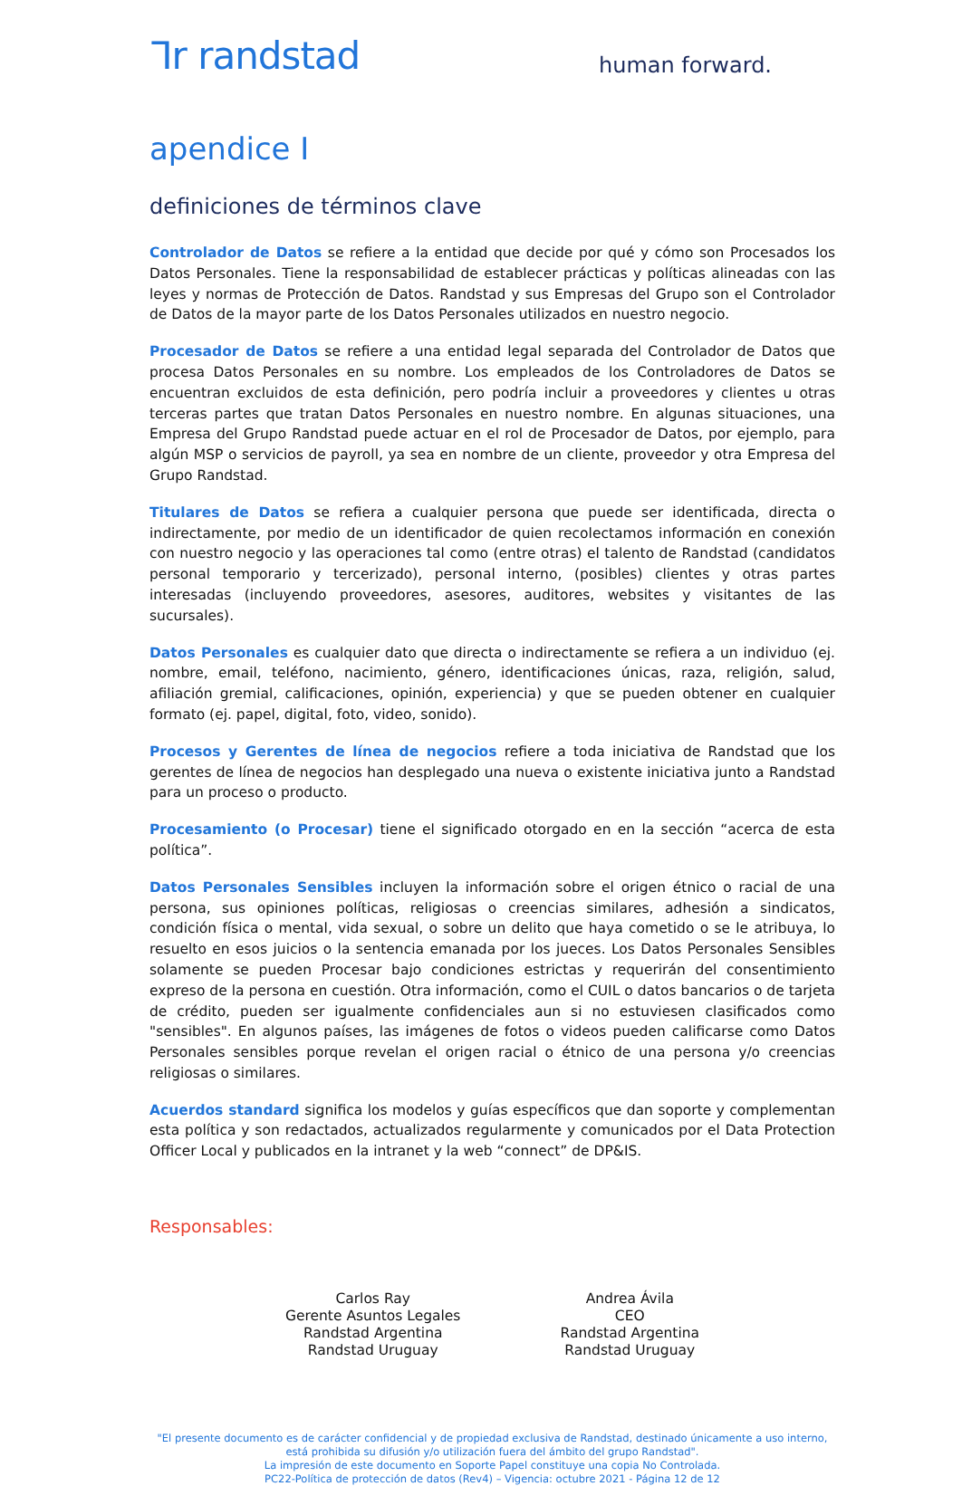ᒣr randstad
human forward.
apendice I
definiciones de términos clave
Controlador de Datos se refiere a la entidad que decide por qué y cómo son Procesados los Datos Personales. Tiene la responsabilidad de establecer prácticas y políticas alineadas con las leyes y normas de Protección de Datos. Randstad y sus Empresas del Grupo son el Controlador de Datos de la mayor parte de los Datos Personales utilizados en nuestro negocio.
Procesador de Datos se refiere a una entidad legal separada del Controlador de Datos que procesa Datos Personales en su nombre. Los empleados de los Controladores de Datos se encuentran excluidos de esta definición, pero podría incluir a proveedores y clientes u otras terceras partes que tratan Datos Personales en nuestro nombre. En algunas situaciones, una Empresa del Grupo Randstad puede actuar en el rol de Procesador de Datos, por ejemplo, para algún MSP o servicios de payroll, ya sea en nombre de un cliente, proveedor y otra Empresa del Grupo Randstad.
Titulares de Datos se refiera a cualquier persona que puede ser identificada, directa o indirectamente, por medio de un identificador de quien recolectamos información en conexión con nuestro negocio y las operaciones tal como (entre otras) el talento de Randstad (candidatos personal temporario y tercerizado), personal interno, (posibles) clientes y otras partes interesadas (incluyendo proveedores, asesores, auditores, websites y visitantes de las sucursales).
Datos Personales es cualquier dato que directa o indirectamente se refiera a un individuo (ej. nombre, email, teléfono, nacimiento, género, identificaciones únicas, raza, religión, salud, afiliación gremial, calificaciones, opinión, experiencia) y que se pueden obtener en cualquier formato (ej. papel, digital, foto, video, sonido).
Procesos y Gerentes de línea de negocios refiere a toda iniciativa de Randstad que los gerentes de línea de negocios han desplegado una nueva o existente iniciativa junto a Randstad para un proceso o producto.
Procesamiento (o Procesar) tiene el significado otorgado en en la sección “acerca de esta política”.
Datos Personales Sensibles incluyen la información sobre el origen étnico o racial de una persona, sus opiniones políticas, religiosas o creencias similares, adhesión a sindicatos, condición física o mental, vida sexual, o sobre un delito que haya cometido o se le atribuya, lo resuelto en esos juicios o la sentencia emanada por los jueces. Los Datos Personales Sensibles solamente se pueden Procesar bajo condiciones estrictas y requerirán del consentimiento expreso de la persona en cuestión. Otra información, como el CUIL o datos bancarios o de tarjeta de crédito, pueden ser igualmente confidenciales aun si no estuviesen clasificados como "sensibles". En algunos países, las imágenes de fotos o videos pueden calificarse como Datos Personales sensibles porque revelan el origen racial o étnico de una persona y/o creencias religiosas o similares.
Acuerdos standard significa los modelos y guías específicos que dan soporte y complementan esta política y son redactados, actualizados regularmente y comunicados por el Data Protection Officer Local y publicados en la intranet y la web “connect” de DP&IS.
Responsables:
Carlos Ray
Gerente Asuntos Legales
Randstad Argentina
Randstad Uruguay
Andrea Ávila
CEO
Randstad Argentina
Randstad Uruguay
"El presente documento es de carácter confidencial y de propiedad exclusiva de Randstad, destinado únicamente a uso interno, está prohibida su difusión y/o utilización fuera del ámbito del grupo Randstad".
La impresión de este documento en Soporte Papel constituye una copia No Controlada.
PC22-Política de protección de datos (Rev4) – Vigencia: octubre 2021 - Página 12 de 12